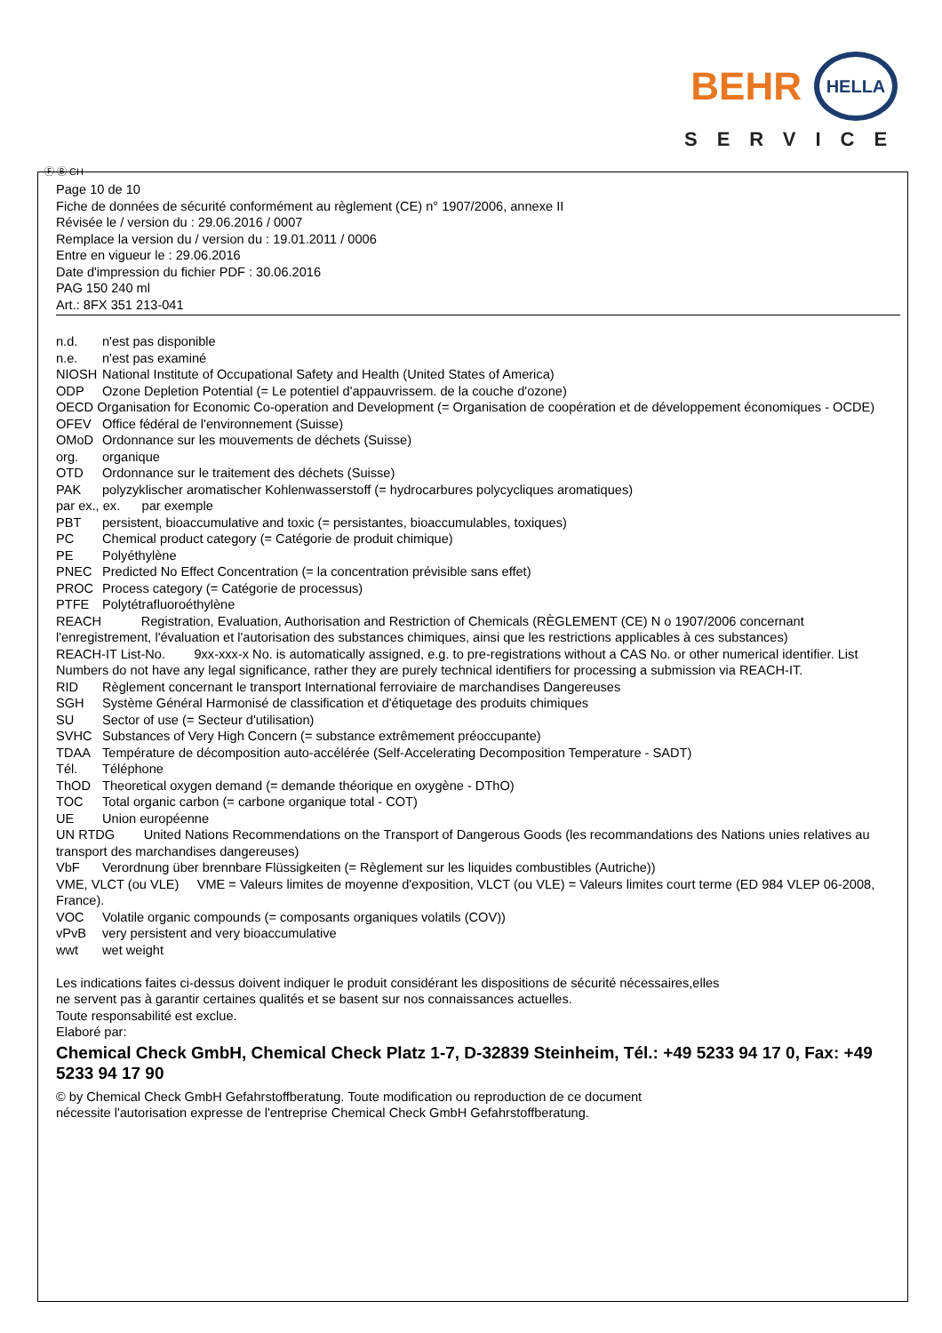BEHR HELLA
SERVICE
Ⓕ Ⓑ CH
Page 10 de 10
Fiche de données de sécurité conformément au règlement (CE) n° 1907/2006, annexe II
Révisée le / version du : 29.06.2016 / 0007
Remplace la version du / version du : 19.01.2011 / 0006
Entre en vigueur le : 29.06.2016
Date d'impression du fichier PDF : 30.06.2016
PAG 150 240 ml
Art.: 8FX 351 213-041
n.d. n'est pas disponible
n.e. n'est pas examiné
NIOSH National Institute of Occupational Safety and Health (United States of America)
ODP Ozone Depletion Potential (= Le potentiel d'appauvrissem. de la couche d'ozone)
OECD Organisation for Economic Co-operation and Development (= Organisation de coopération et de développement économiques - OCDE)
OFEV Office fédéral de l'environnement (Suisse)
OMoD Ordonnance sur les mouvements de déchets (Suisse)
org. organique
OTD Ordonnance sur le traitement des déchets (Suisse)
PAK polyzyklischer aromatischer Kohlenwasserstoff (= hydrocarbures polycycliques aromatiques)
par ex., ex. par exemple
PBT persistent, bioaccumulative and toxic (= persistantes, bioaccumulables, toxiques)
PC Chemical product category (= Catégorie de produit chimique)
PE Polyéthylène
PNEC Predicted No Effect Concentration (= la concentration prévisible sans effet)
PROC Process category (= Catégorie de processus)
PTFE Polytétrafluoroéthylène
REACH Registration, Evaluation, Authorisation and Restriction of Chemicals (RÈGLEMENT (CE) N o 1907/2006 concernant l'enregistrement, l'évaluation et l'autorisation des substances chimiques, ainsi que les restrictions applicables à ces substances)
REACH-IT List-No. 9xx-xxx-x No. is automatically assigned, e.g. to pre-registrations without a CAS No. or other numerical identifier. List Numbers do not have any legal significance, rather they are purely technical identifiers for processing a submission via REACH-IT.
RID Règlement concernant le transport International ferroviaire de marchandises Dangereuses
SGH Système Général Harmonisé de classification et d'étiquetage des produits chimiques
SU Sector of use (= Secteur d'utilisation)
SVHC Substances of Very High Concern (= substance extrêmement préoccupante)
TDAA Température de décomposition auto-accélérée (Self-Accelerating Decomposition Temperature - SADT)
Tél. Téléphone
ThOD Theoretical oxygen demand (= demande théorique en oxygène - DThO)
TOC Total organic carbon (= carbone organique total - COT)
UE Union européenne
UN RTDG United Nations Recommendations on the Transport of Dangerous Goods (les recommandations des Nations unies relatives au transport des marchandises dangereuses)
VbF Verordnung über brennbare Flüssigkeiten (= Règlement sur les liquides combustibles (Autriche))
VME, VLCT (ou VLE) VME = Valeurs limites de moyenne d'exposition, VLCT (ou VLE) = Valeurs limites court terme (ED 984 VLEP 06-2008, France).
VOC Volatile organic compounds (= composants organiques volatils (COV))
vPvB very persistent and very bioaccumulative
wwt wet weight
Les indications faites ci-dessus doivent indiquer le produit considérant les dispositions de sécurité nécessaires,elles
ne servent pas à garantir certaines qualités et se basent sur nos connaissances actuelles.
Toute responsabilité est exclue.
Elaboré par:
Chemical Check GmbH, Chemical Check Platz 1-7, D-32839 Steinheim, Tél.: +49 5233 94 17 0, Fax: +49 5233 94 17 90
© by Chemical Check GmbH Gefahrstoffberatung. Toute modification ou reproduction de ce document
nécessite l'autorisation expresse de l'entreprise Chemical Check GmbH Gefahrstoffberatung.